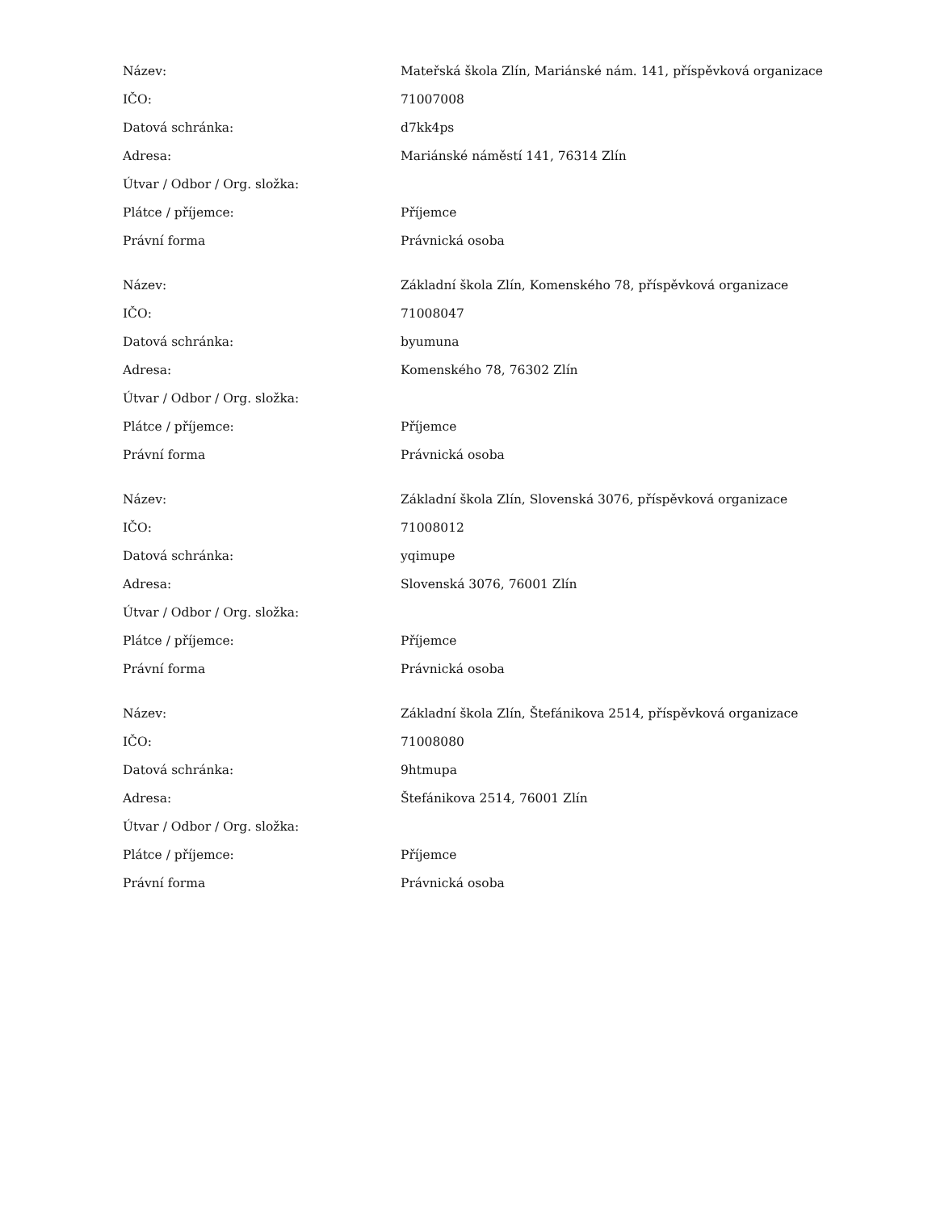| Název: | Mateřská škola Zlín, Mariánské nám. 141, příspěvková organizace |
| IČO: | 71007008 |
| Datová schránka: | d7kk4ps |
| Adresa: | Mariánské náměstí 141, 76314 Zlín |
| Útvar / Odbor / Org. složka: | |
| Plátce / příjemce: | Příjemce |
| Právní forma | Právnická osoba |
| Název: | Základní škola Zlín, Komenského 78, příspěvková organizace |
| IČO: | 71008047 |
| Datová schránka: | byumuna |
| Adresa: | Komenského 78, 76302 Zlín |
| Útvar / Odbor / Org. složka: | |
| Plátce / příjemce: | Příjemce |
| Právní forma | Právnická osoba |
| Název: | Základní škola Zlín, Slovenská 3076, příspěvková organizace |
| IČO: | 71008012 |
| Datová schránka: | yqimupe |
| Adresa: | Slovenská 3076, 76001 Zlín |
| Útvar / Odbor / Org. složka: | |
| Plátce / příjemce: | Příjemce |
| Právní forma | Právnická osoba |
| Název: | Základní škola Zlín, Štefánikova 2514, příspěvková organizace |
| IČO: | 71008080 |
| Datová schránka: | 9htmupa |
| Adresa: | Štefánikova 2514, 76001 Zlín |
| Útvar / Odbor / Org. složka: | |
| Plátce / příjemce: | Příjemce |
| Právní forma | Právnická osoba |